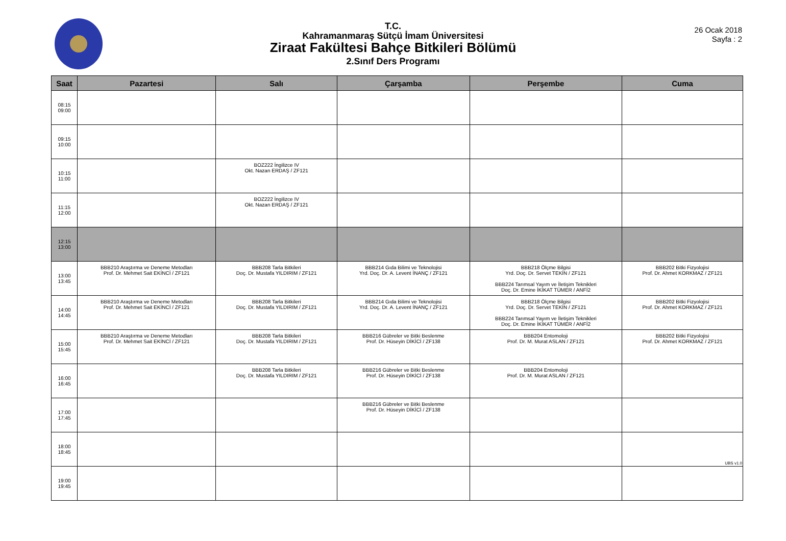T.C.
Kahramanmaraş Sütçü İmam Üniversitesi
Ziraat Fakültesi Bahçe Bitkileri Bölümü
2.Sınıf Ders Programı
26 Ocak 2018
Sayfa : 2
| Saat | Pazartesi | Salı | Çarşamba | Perşembe | Cuma |
| --- | --- | --- | --- | --- | --- |
| 08:15 09:00 | | | | | |
| 09:15 10:00 | | | | | |
| 10:15 11:00 | | BOZ222 İngilizce IV Okt. Nazan ERDAŞ / ZF121 | | | |
| 11:15 12:00 | | BOZ222 İngilizce IV Okt. Nazan ERDAŞ / ZF121 | | | |
| 12:15 13:00 | | | | | |
| 13:00 13:45 | BBB210 Araştırma ve Deneme Metodları Prof. Dr. Mehmet Sait EKİNCİ / ZF121 | BBB208 Tarla Bitkileri Doç. Dr. Mustafa YILDIRIM / ZF121 | BBB214 Gıda Bilimi ve Teknolojisi Yrd. Doç. Dr. A. Levent İNANÇ / ZF121 | BBB218 Ölçme Bilgisi Yrd. Doç. Dr. Servet TEKİN / ZF121 BBB224 Tarımsal Yayım ve İletişim Teknikleri Doç. Dr. Emine İKİKAT TÜMER / ANFİ2 | BBB202 Bitki Fizyolojisi Prof. Dr. Ahmet KORKMAZ / ZF121 |
| 14:00 14:45 | BBB210 Araştırma ve Deneme Metodları Prof. Dr. Mehmet Sait EKİNCİ / ZF121 | BBB208 Tarla Bitkileri Doç. Dr. Mustafa YILDIRIM / ZF121 | BBB214 Gıda Bilimi ve Teknolojisi Yrd. Doç. Dr. A. Levent İNANÇ / ZF121 | BBB218 Ölçme Bilgisi Yrd. Doç. Dr. Servet TEKİN / ZF121 BBB224 Tarımsal Yayım ve İletişim Teknikleri Doç. Dr. Emine İKİKAT TÜMER / ANFİ2 | BBB202 Bitki Fizyolojisi Prof. Dr. Ahmet KORKMAZ / ZF121 |
| 15:00 15:45 | BBB210 Araştırma ve Deneme Metodları Prof. Dr. Mehmet Sait EKİNCİ / ZF121 | BBB208 Tarla Bitkileri Doç. Dr. Mustafa YILDIRIM / ZF121 | BBB216 Gübreler ve Bitki Beslenme Prof. Dr. Hüseyin DİKİCİ / ZF138 | BBB204 Entomoloji Prof. Dr. M. Murat ASLAN / ZF121 | BBB202 Bitki Fizyolojisi Prof. Dr. Ahmet KORKMAZ / ZF121 |
| 16:00 16:45 | | BBB208 Tarla Bitkileri Doç. Dr. Mustafa YILDIRIM / ZF121 | BBB216 Gübreler ve Bitki Beslenme Prof. Dr. Hüseyin DİKİCİ / ZF138 | BBB204 Entomoloji Prof. Dr. M. Murat ASLAN / ZF121 | |
| 17:00 17:45 | | | BBB216 Gübreler ve Bitki Beslenme Prof. Dr. Hüseyin DİKİCİ / ZF138 | | |
| 18:00 18:45 | | | | | |
| 19:00 19:45 | | | | | |
UBS v1.0